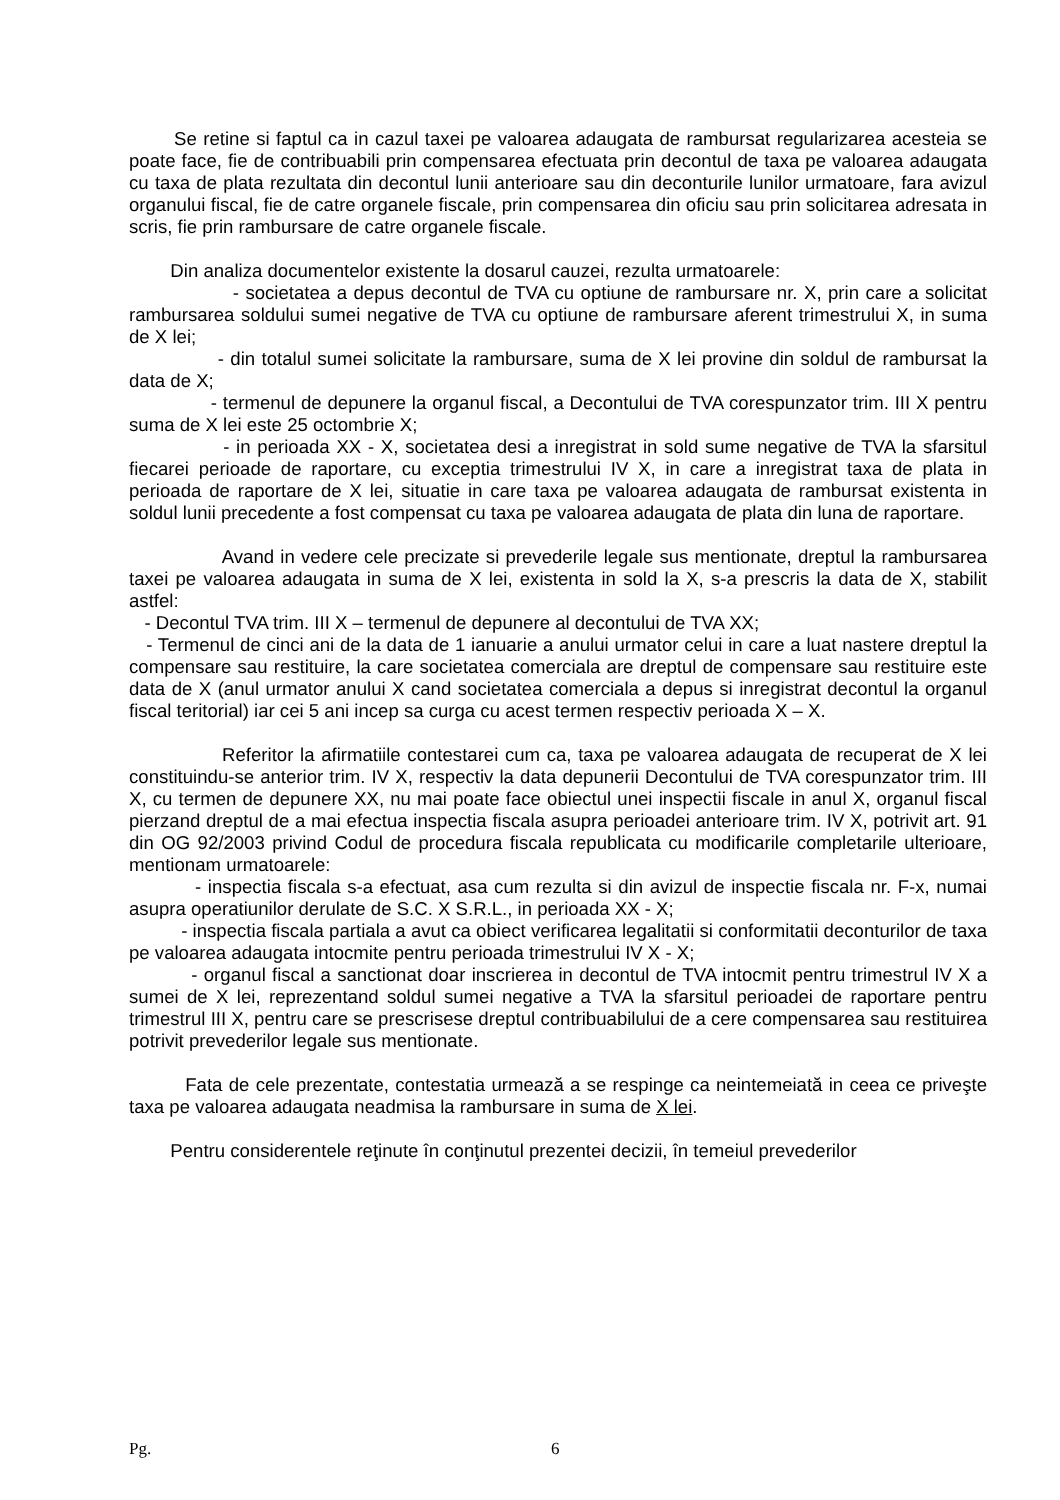Se retine si faptul ca in cazul taxei pe valoarea adaugata de rambursat regularizarea acesteia se poate face, fie de contribuabili prin compensarea efectuata prin decontul de taxa pe valoarea adaugata cu taxa de plata rezultata din decontul lunii anterioare sau din deconturile lunilor urmatoare, fara avizul organului fiscal, fie de catre organele fiscale, prin compensarea din oficiu sau prin solicitarea adresata in scris, fie prin rambursare de catre organele fiscale.
Din analiza documentelor existente la dosarul cauzei, rezulta urmatoarele:
- societatea a depus decontul de TVA cu optiune de rambursare nr. X, prin care a solicitat rambursarea soldului sumei negative de TVA cu optiune de rambursare aferent trimestrului X, in suma de X lei;
- din totalul sumei solicitate la rambursare, suma de X lei provine din soldul de rambursat la data de X;
- termenul de depunere la organul fiscal, a Decontului de TVA corespunzator trim. III X pentru suma de X lei este 25 octombrie X;
- in perioada XX - X, societatea desi a inregistrat in sold sume negative de TVA la sfarsitul fiecarei perioade de raportare, cu exceptia trimestrului IV X, in care a inregistrat taxa de plata in perioada de raportare de X lei, situatie in care taxa pe valoarea adaugata de rambursat existenta in soldul lunii precedente a fost compensat cu taxa pe valoarea adaugata de plata din luna de raportare.
Avand in vedere cele precizate si prevederile legale sus mentionate, dreptul la rambursarea taxei pe valoarea adaugata in suma de X lei, existenta in sold la X, s-a prescris la data de X, stabilit astfel:
- Decontul TVA trim. III X – termenul de depunere al decontului de TVA XX;
- Termenul de cinci ani de la data de 1 ianuarie a anului urmator celui in care a luat nastere dreptul la compensare sau restituire, la care societatea comerciala are dreptul de compensare sau restituire este data de X (anul urmator anului X cand societatea comerciala a depus si inregistrat decontul la organul fiscal teritorial) iar cei 5 ani incep sa curga cu acest termen respectiv perioada X – X.
Referitor la afirmatiile contestarei cum ca, taxa pe valoarea adaugata de recuperat de X lei constituindu-se anterior trim. IV X, respectiv la data depunerii Decontului de TVA corespunzator trim. III X, cu termen de depunere XX, nu mai poate face obiectul unei inspectii fiscale in anul X, organul fiscal pierzand dreptul de a mai efectua inspectia fiscala asupra perioadei anterioare trim. IV X, potrivit art. 91 din OG 92/2003 privind Codul de procedura fiscala republicata cu modificarile completarile ulterioare, mentionam urmatoarele:
- inspectia fiscala s-a efectuat, asa cum rezulta si din avizul de inspectie fiscala nr. F-x, numai asupra operatiunilor derulate de S.C. X S.R.L., in perioada XX - X;
- inspectia fiscala partiala a avut ca obiect verificarea legalitatii si conformitatii deconturilor de taxa pe valoarea adaugata intocmite pentru perioada trimestrului IV X - X;
- organul fiscal a sanctionat doar inscrierea in decontul de TVA intocmit pentru trimestrul IV X a sumei de X lei, reprezentand soldul sumei negative a TVA la sfarsitul perioadei de raportare pentru trimestrul III X, pentru care se prescrisese dreptul contribuabilului de a cere compensarea sau restituirea potrivit prevederilor legale sus mentionate.
Fata de cele prezentate, contestatia urmează a se respinge ca neintemeiată in ceea ce priveşte taxa pe valoarea adaugata neadmisa la rambursare in suma de X lei.
Pentru considerentele reţinute în conţinutul prezentei decizii, în temeiul prevederilor
Pg. 6